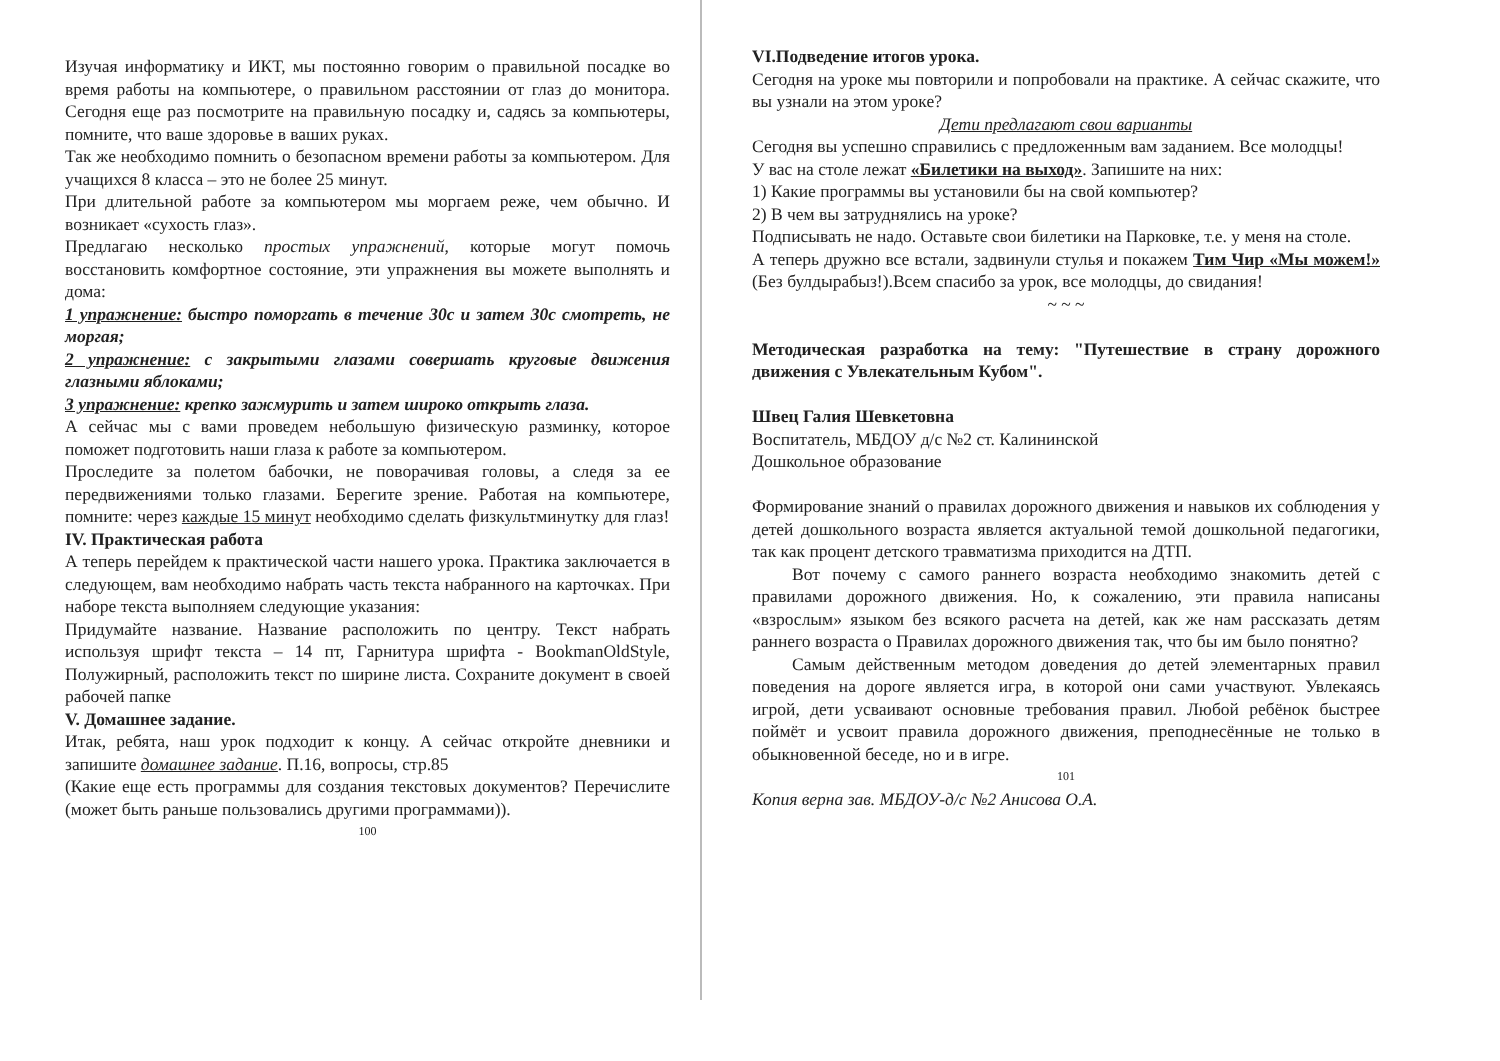Изучая информатику и ИКТ, мы постоянно говорим о правильной посадке во время работы на компьютере, о правильном расстоянии от глаз до монитора. Сегодня еще раз посмотрите на правильную посадку и, садясь за компьютеры, помните, что ваше здоровье в ваших руках.
Так же необходимо помнить о безопасном времени работы за компьютером. Для учащихся 8 класса – это не более 25 минут.
При длительной работе за компьютером мы моргаем реже, чем обычно. И возникает «сухость глаз».
Предлагаю несколько простых упражнений, которые могут помочь восстановить комфортное состояние, эти упражнения вы можете выполнять и дома:
1 упражнение: быстро поморгать в течение 30с и затем 30с смотреть, не моргая;
2 упражнение: с закрытыми глазами совершать круговые движения глазными яблоками;
3 упражнение: крепко зажмурить и затем широко открыть глаза.
А сейчас мы с вами проведем небольшую физическую разминку, которое поможет подготовить наши глаза к работе за компьютером.
Проследите за полетом бабочки, не поворачивая головы, а следя за ее передвижениями только глазами. Берегите зрение. Работая на компьютере, помните: через каждые 15 минут необходимо сделать физкультминутку для глаз!
IV. Практическая работа
А теперь перейдем к практической части нашего урока. Практика заключается в следующем, вам необходимо набрать часть текста набранного на карточках. При наборе текста выполняем следующие указания:
Придумайте название. Название расположить по центру. Текст набрать используя шрифт текста – 14 пт, Гарнитура шрифта - BookmanOldStyle, Полужирный, расположить текст по ширине листа. Сохраните документ в своей рабочей папке
V. Домашнее задание.
Итак, ребята, наш урок подходит к концу. А сейчас откройте дневники и запишите домашнее задание. П.16, вопросы, стр.85
(Какие еще есть программы для создания текстовых документов? Перечислите (может быть раньше пользовались другими программами)).
100
VI.Подведение итогов урока.
Сегодня на уроке мы повторили и попробовали на практике. А сейчас скажите, что вы узнали на этом уроке?
Дети предлагают свои варианты
Сегодня вы успешно справились с предложенным вам заданием. Все молодцы!
У вас на столе лежат «Билетики на выход». Запишите на них:
1) Какие программы вы установили бы на свой компьютер?
2) В чем вы затруднялись на уроке?
Подписывать не надо. Оставьте свои билетики на Парковке, т.е. у меня на столе.
А теперь дружно все встали, задвинули стулья и покажем Тим Чир «Мы можем!» (Без булдырабыз!).Всем спасибо за урок, все молодцы, до свидания!
~ ~ ~
Методическая разработка на тему: "Путешествие в страну дорожного движения с Увлекательным Кубом".
Швец Галия Шевкетовна
Воспитатель, МБДОУ д/с №2 ст. Калининской
Дошкольное образование
Формирование знаний о правилах дорожного движения и навыков их соблюдения у детей дошкольного возраста является актуальной темой дошкольной педагогики, так как процент детского травматизма приходится на ДТП.
Вот почему с самого раннего возраста необходимо знакомить детей с правилами дорожного движения. Но, к сожалению, эти правила написаны «взрослым» языком без всякого расчета на детей, как же нам рассказать детям раннего возраста о Правилах дорожного движения так, что бы им было понятно?
Самым действенным методом доведения до детей элементарных правил поведения на дороге является игра, в которой они сами участвуют. Увлекаясь игрой, дети усваивают основные требования правил. Любой ребёнок быстрее поймёт и усвоит правила дорожного движения, преподнесённые не только в обыкновенной беседе, но и в игре.
101
Копия верна зав. МБДОУ-д/с №2 Анисова О.А.